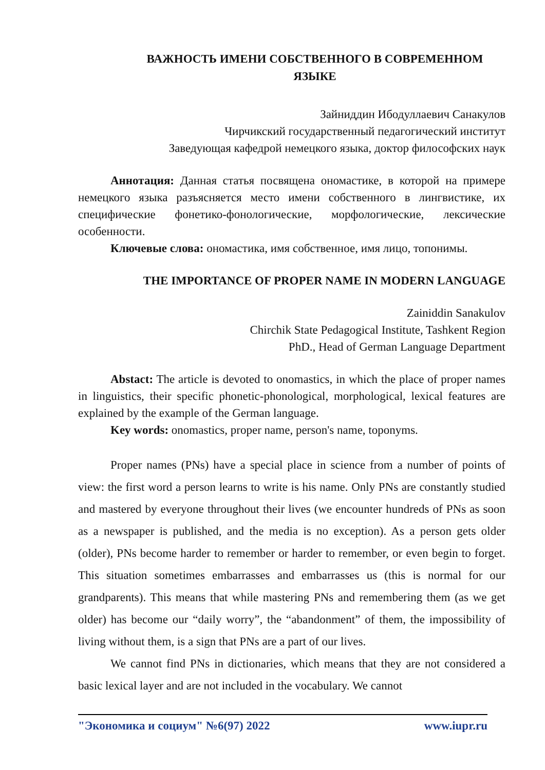ВАЖНОСТЬ ИМЕНИ СОБСТВЕННОГО В СОВРЕМЕННОМ ЯЗЫКЕ
Зайниддин Ибодуллаевич Санакулов
Чирчикский государственный педагогический институт
Заведующая кафедрой немецкого языка, доктор философских наук
Аннотация: Данная статья посвящена ономастике, в которой на примере немецкого языка разъясняется место имени собственного в лингвистике, их специфические фонетико-фонологические, морфологические, лексические особенности.
Ключевые слова: ономастика, имя собственное, имя лицо, топонимы.
THE IMPORTANCE OF PROPER NAME IN MODERN LANGUAGE
Zainiddin Sanakulov
Chirchik State Pedagogical Institute, Tashkent Region
PhD., Head of German Language Department
Abstact: The article is devoted to onomastics, in which the place of proper names in linguistics, their specific phonetic-phonological, morphological, lexical features are explained by the example of the German language.
Key words: onomastics, proper name, person's name, toponyms.
Proper names (PNs) have a special place in science from a number of points of view: the first word a person learns to write is his name. Only PNs are constantly studied and mastered by everyone throughout their lives (we encounter hundreds of PNs as soon as a newspaper is published, and the media is no exception). As a person gets older (older), PNs become harder to remember or harder to remember, or even begin to forget. This situation sometimes embarrasses and embarrasses us (this is normal for our grandparents). This means that while mastering PNs and remembering them (as we get older) has become our “daily worry”, the “abandonment” of them, the impossibility of living without them, is a sign that PNs are a part of our lives.
We cannot find PNs in dictionaries, which means that they are not considered a basic lexical layer and are not included in the vocabulary. We cannot
"Экономика и социум" №6(97) 2022 www.iupr.ru